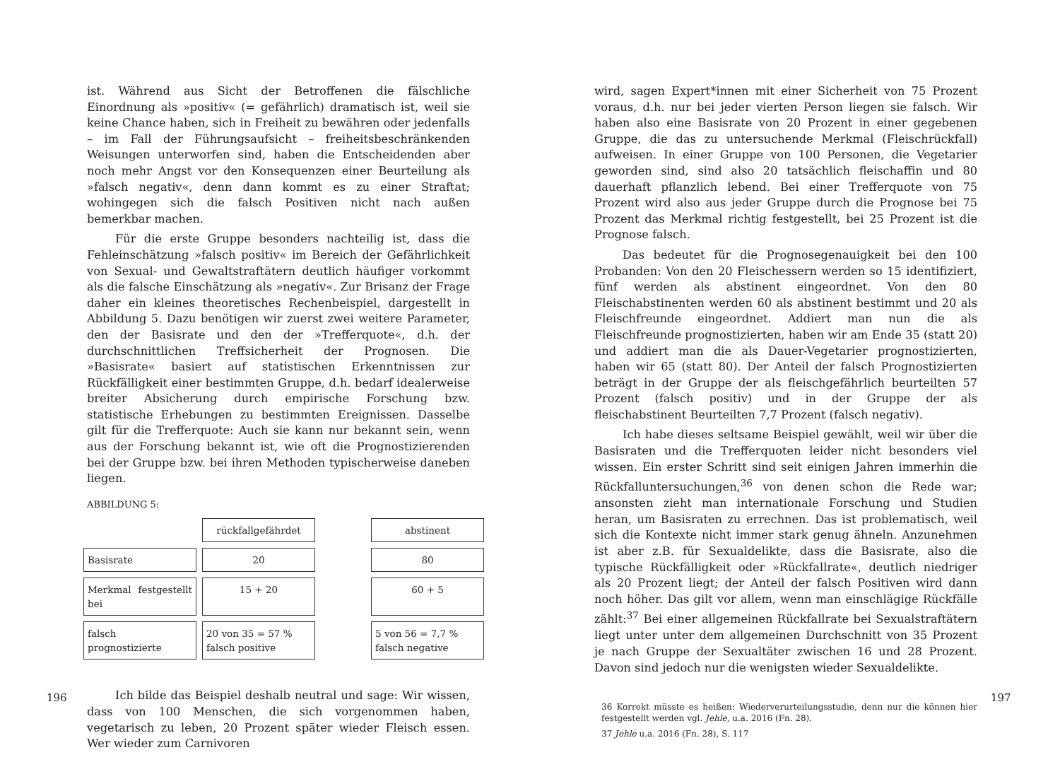ist. Während aus Sicht der Betroffenen die fälschliche Einordnung als »positiv« (= gefährlich) dramatisch ist, weil sie keine Chance haben, sich in Freiheit zu bewähren oder jedenfalls – im Fall der Führungsaufsicht – freiheitsbeschränkenden Weisungen unterworfen sind, haben die Entscheidenden aber noch mehr Angst vor den Konsequenzen einer Beurteilung als »falsch negativ«, denn dann kommt es zu einer Straftat; wohingegen sich die falsch Positiven nicht nach außen bemerkbar machen.
Für die erste Gruppe besonders nachteilig ist, dass die Fehleinschätzung »falsch positiv« im Bereich der Gefährlichkeit von Sexual- und Gewaltstraftätern deutlich häufiger vorkommt als die falsche Einschätzung als »negativ«. Zur Brisanz der Frage daher ein kleines theoretisches Rechenbeispiel, dargestellt in Abbildung 5. Dazu benötigen wir zuerst zwei weitere Parameter, den der Basisrate und den der »Trefferquote«, d.h. der durchschnittlichen Treffsicherheit der Prognosen. Die »Basisrate« basiert auf statistischen Erkenntnissen zur Rückfälligkeit einer bestimmten Gruppe, d.h. bedarf idealerweise breiter Absicherung durch empirische Forschung bzw. statistische Erhebungen zu bestimmten Ereignissen. Dasselbe gilt für die Trefferquote: Auch sie kann nur bekannt sein, wenn aus der Forschung bekannt ist, wie oft die Prognostizierenden bei der Gruppe bzw. bei ihren Methoden typischerweise daneben liegen.
ABBILDUNG 5:
rückfallgefährdet
abstinent
Basisrate
20
80
Merkmal festgestellt bei
15 + 20
60 + 5
falsch prognostizierte
20 von 35 = 57 %
falsch positive
5 von 56 = 7,7 %
falsch negative
Ich bilde das Beispiel deshalb neutral und sage: Wir wissen, dass von 100 Menschen, die sich vorgenommen haben, vegetarisch zu leben, 20 Prozent später wieder Fleisch essen. Wer wieder zum Carnivoren
196
wird, sagen Expert*innen mit einer Sicherheit von 75 Prozent voraus, d.h. nur bei jeder vierten Person liegen sie falsch. Wir haben also eine Basisrate von 20 Prozent in einer gegebenen Gruppe, die das zu untersuchende Merkmal (Fleischrückfall) aufweisen. In einer Gruppe von 100 Personen, die Vegetarier geworden sind, sind also 20 tatsächlich fleischaffin und 80 dauerhaft pflanzlich lebend. Bei einer Trefferquote von 75 Prozent wird also aus jeder Gruppe durch die Prognose bei 75 Prozent das Merkmal richtig festgestellt, bei 25 Prozent ist die Prognose falsch.
Das bedeutet für die Prognosegenauigkeit bei den 100 Probanden: Von den 20 Fleischessern werden so 15 identifiziert, fünf werden als abstinent eingeordnet. Von den 80 Fleischabstinenten werden 60 als abstinent bestimmt und 20 als Fleischfreunde eingeordnet. Addiert man nun die als Fleischfreunde prognostizierten, haben wir am Ende 35 (statt 20) und addiert man die als Dauer-Vegetarier prognostizierten, haben wir 65 (statt 80). Der Anteil der falsch Prognostizierten beträgt in der Gruppe der als fleischgefährlich beurteilten 57 Prozent (falsch positiv) und in der Gruppe der als fleischabstinent Beurteilten 7,7 Prozent (falsch negativ).
Ich habe dieses seltsame Beispiel gewählt, weil wir über die Basisraten und die Trefferquoten leider nicht besonders viel wissen. Ein erster Schritt sind seit einigen Jahren immerhin die Rückfalluntersuchungen,<sup>36</sup> von denen schon die Rede war; ansonsten zieht man internationale Forschung und Studien heran, um Basisraten zu errechnen. Das ist problematisch, weil sich die Kontexte nicht immer stark genug ähneln. Anzunehmen ist aber z.B. für Sexualdelikte, dass die Basisrate, also die typische Rückfälligkeit oder »Rückfallrate«, deutlich niedriger als 20 Prozent liegt; der Anteil der falsch Positiven wird dann noch höher. Das gilt vor allem, wenn man einschlägige Rückfälle zählt:<sup>37</sup> Bei einer allgemeinen Rückfallrate bei Sexualstraftätern liegt unter unter dem allgemeinen Durchschnitt von 35 Prozent je nach Gruppe der Sexualtäter zwischen 16 und 28 Prozent. Davon sind jedoch nur die wenigsten wieder Sexualdelikte.
36 Korrekt müsste es heißen: Wiederverurteilungsstudie, denn nur die können hier festgestellt werden vgl. Jehle, u.a. 2016 (Fn. 28).
37 Jehle u.a. 2016 (Fn. 28), S. 117
197